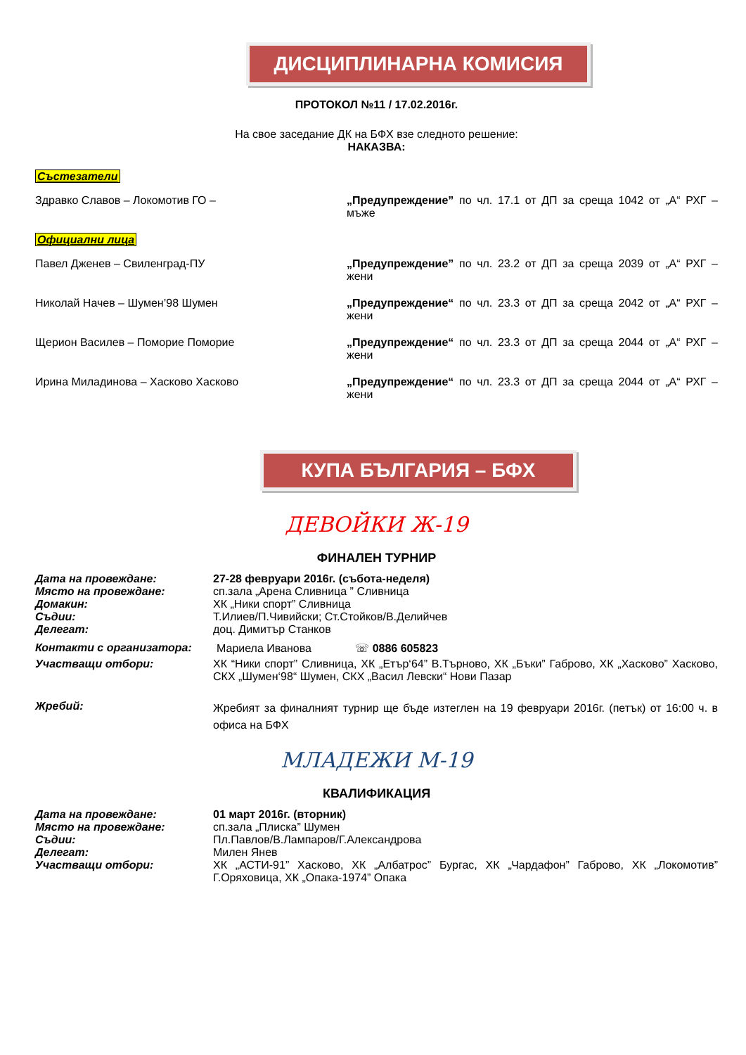ДИСЦИПЛИНАРНА КОМИСИЯ
ПРОТОКОЛ №11 / 17.02.2016г.
На свое заседание ДК на БФХ взе следното решение:
НАКАЗВА:
Състезатели
Здравко Славов – Локомотив ГО – „Предупреждение” по чл. 17.1 от ДП за среща 1042 от „А“ РХГ – мъже
Официални лица
Павел Дженев – Свиленград-ПУ „Предупреждение” по чл. 23.2 от ДП за среща 2039 от „А“ РХГ – жени
Николай Начев – Шумен’98 Шумен „Предупреждение“ по чл. 23.3 от ДП за среща 2042 от „А“ РХГ – жени
Щерион Василев – Поморие Поморие „Предупреждение“ по чл. 23.3 от ДП за среща 2044 от „А“ РХГ – жени
Ирина Миладинова – Хасково Хасково „Предупреждение“ по чл. 23.3 от ДП за среща 2044 от „А“ РХГ – жени
КУПА БЪЛГАРИЯ – БФХ
ДЕВОЙКИ Ж-19
ФИНАЛЕН ТУРНИР
Дата на провеждане: 27-28 февруари 2016г. (събота-неделя)
Място на провеждане: сп.зала „Арена Сливница ” Сливница
Домакин: ХК „Ники спорт” Сливница
Съдии: Т.Илиев/П.Чивийски; Ст.Стойков/В.Делийчев
Делегат: доц. Димитър Станков
Контакти с организатора: Мариела Иванова ☏ 0886 605823
Участващи отбори: ХК “Ники спорт” Сливница, ХК „Етър‘64” В.Търново, ХК „Бъки” Габрово, ХК „Хасково” Хасково, СКХ „Шумен‘98“ Шумен, СКХ „Васил Левски“ Нови Пазар
Жребий:
Жребият за финалният турнир ще бъде изтеглен на 19 февруари 2016г. (петък) от 16:00 ч. в офиса на БФХ
МЛАДЕЖИ М-19
КВАЛИФИКАЦИЯ
Дата на провеждане: 01 март 2016г. (вторник)
Място на провеждане: сп.зала „Плиска” Шумен
Съдии: Пл.Павлов/В.Лампаров/Г.Александрова
Делегат: Милен Янев
Участващи отбори: ХК „АСТИ-91” Хасково, ХК „Албатрос” Бургас, ХК „Чардафон” Габрово, ХК „Локомотив” Г.Оряховица, ХК „Опака-1974” Опака